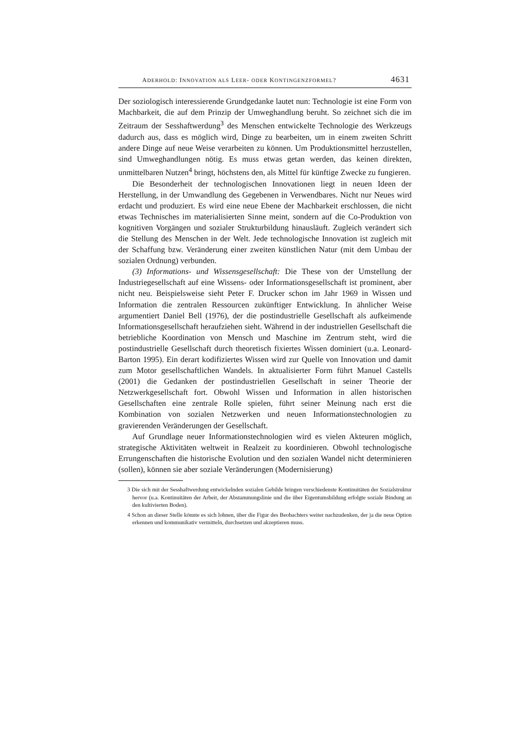ADERHOLD: INNOVATION ALS LEER- ODER KONTINGENZFORMEL? 4631
Der soziologisch interessierende Grundgedanke lautet nun: Technologie ist eine Form von Machbarkeit, die auf dem Prinzip der Umweghandlung beruht. So zeichnet sich die im Zeitraum der Sesshaftwerdung<sup>3</sup> des Menschen entwickelte Technologie des Werkzeugs dadurch aus, dass es möglich wird, Dinge zu bearbeiten, um in einem zweiten Schritt andere Dinge auf neue Weise verarbeiten zu können. Um Produktionsmittel herzustellen, sind Umweghandlungen nötig. Es muss etwas getan werden, das keinen direkten, unmittelbaren Nutzen<sup>4</sup> bringt, höchstens den, als Mittel für künftige Zwecke zu fungieren.
Die Besonderheit der technologischen Innovationen liegt in neuen Ideen der Herstellung, in der Umwandlung des Gegebenen in Verwendbares. Nicht nur Neues wird erdacht und produziert. Es wird eine neue Ebene der Machbarkeit erschlossen, die nicht etwas Technisches im materialisierten Sinne meint, sondern auf die Co-Produktion von kognitiven Vorgängen und sozialer Strukturbildung hinausläuft. Zugleich verändert sich die Stellung des Menschen in der Welt. Jede technologische Innovation ist zugleich mit der Schaffung bzw. Veränderung einer zweiten künstlichen Natur (mit dem Umbau der sozialen Ordnung) verbunden.
(3) Informations- und Wissensgesellschaft: Die These von der Umstellung der Industriegesellschaft auf eine Wissens- oder Informationsgesellschaft ist prominent, aber nicht neu. Beispielsweise sieht Peter F. Drucker schon im Jahr 1969 in Wissen und Information die zentralen Ressourcen zukünftiger Entwicklung. In ähnlicher Weise argumentiert Daniel Bell (1976), der die postindustrielle Gesellschaft als aufkeimende Informationsgesellschaft heraufziehen sieht. Während in der industriellen Gesellschaft die betriebliche Koordination von Mensch und Maschine im Zentrum steht, wird die postindustrielle Gesellschaft durch theoretisch fixiertes Wissen dominiert (u.a. Leonard-Barton 1995). Ein derart kodifiziertes Wissen wird zur Quelle von Innovation und damit zum Motor gesellschaftlichen Wandels. In aktualisierter Form führt Manuel Castells (2001) die Gedanken der postindustriellen Gesellschaft in seiner Theorie der Netzwerkgesellschaft fort. Obwohl Wissen und Information in allen historischen Gesellschaften eine zentrale Rolle spielen, führt seiner Meinung nach erst die Kombination von sozialen Netzwerken und neuen Informationstechnologien zu gravierenden Veränderungen der Gesellschaft.
Auf Grundlage neuer Informationstechnologien wird es vielen Akteuren möglich, strategische Aktivitäten weltweit in Realzeit zu koordinieren. Obwohl technologische Errungenschaften die historische Evolution und den sozialen Wandel nicht determinieren (sollen), können sie aber soziale Veränderungen (Modernisierung)
3 Die sich mit der Sesshaftwerdung entwickelnden sozialen Gebilde bringen verschiedenste Kontinuitäten der Sozialstruktur hervor (u.a. Kontinuitäten der Arbeit, der Abstammungslinie und die über Eigentumsbildung erfolgte soziale Bindung an den kultivierten Boden).
4 Schon an dieser Stelle könnte es sich lohnen, über die Figur des Beobachters weiter nachzudenken, der ja die neue Option erkennen und kommunikativ vermitteln, durchsetzen und akzeptieren muss.